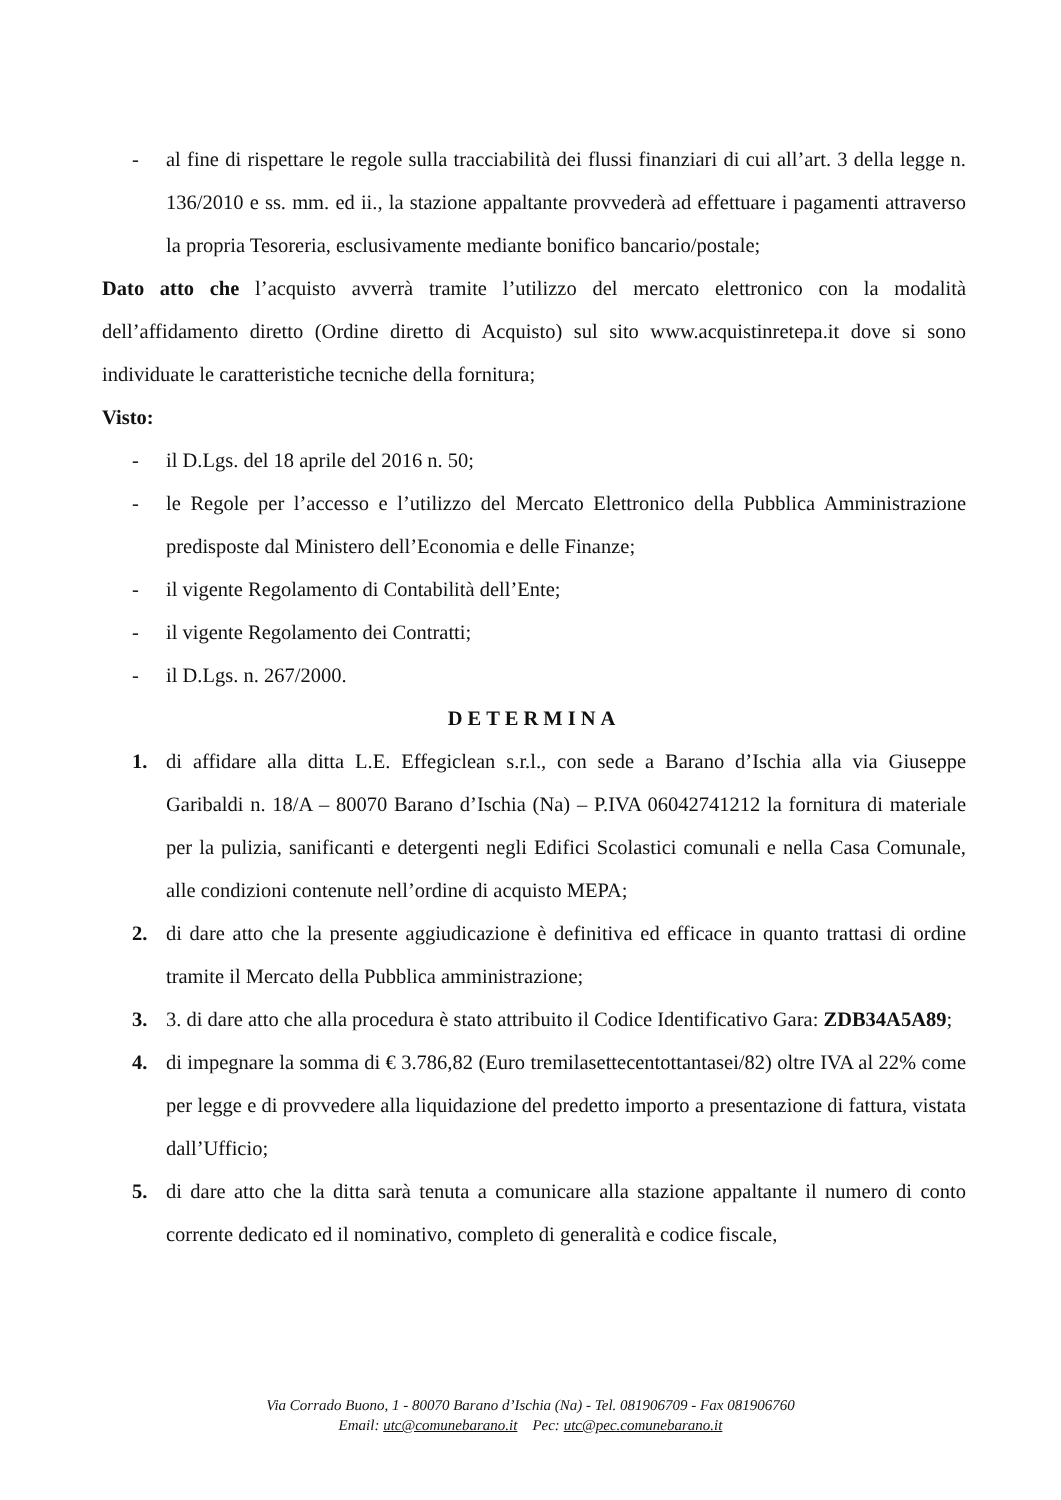- al fine di rispettare le regole sulla tracciabilità dei flussi finanziari di cui all’art. 3 della legge n. 136/2010 e ss. mm. ed ii., la stazione appaltante provvederà ad effettuare i pagamenti attraverso la propria Tesoreria, esclusivamente mediante bonifico bancario/postale;
Dato atto che l’acquisto avverrà tramite l’utilizzo del mercato elettronico con la modalità dell’affidamento diretto (Ordine diretto di Acquisto) sul sito www.acquistinretepa.it dove si sono individuate le caratteristiche tecniche della fornitura;
Visto:
- il D.Lgs. del 18 aprile del 2016 n. 50;
- le Regole per l’accesso e l’utilizzo del Mercato Elettronico della Pubblica Amministrazione predisposte dal Ministero dell’Economia e delle Finanze;
- il vigente Regolamento di Contabilità dell’Ente;
- il vigente Regolamento dei Contratti;
- il D.Lgs. n. 267/2000.
DETERMINA
1. di affidare alla ditta L.E. Effegiclean s.r.l., con sede a Barano d’Ischia alla via Giuseppe Garibaldi n. 18/A – 80070 Barano d’Ischia (Na) – P.IVA 06042741212 la fornitura di materiale per la pulizia, sanificanti e detergenti negli Edifici Scolastici comunali e nella Casa Comunale, alle condizioni contenute nell’ordine di acquisto MEPA;
2. di dare atto che la presente aggiudicazione è definitiva ed efficace in quanto trattasi di ordine tramite il Mercato della Pubblica amministrazione;
3. 3. di dare atto che alla procedura è stato attribuito il Codice Identificativo Gara: ZDB34A5A89;
4. di impegnare la somma di € 3.786,82 (Euro tremilasettecentottantasei/82) oltre IVA al 22% come per legge e di provvedere alla liquidazione del predetto importo a presentazione di fattura, vistata dall’Ufficio;
5. di dare atto che la ditta sarà tenuta a comunicare alla stazione appaltante il numero di conto corrente dedicato ed il nominativo, completo di generalità e codice fiscale,
Via Corrado Buono, 1 - 80070 Barano d’Ischia (Na) - Tel. 081906709 - Fax 081906760
Email: utc@comunebarano.it Pec: utc@pec.comunebarano.it